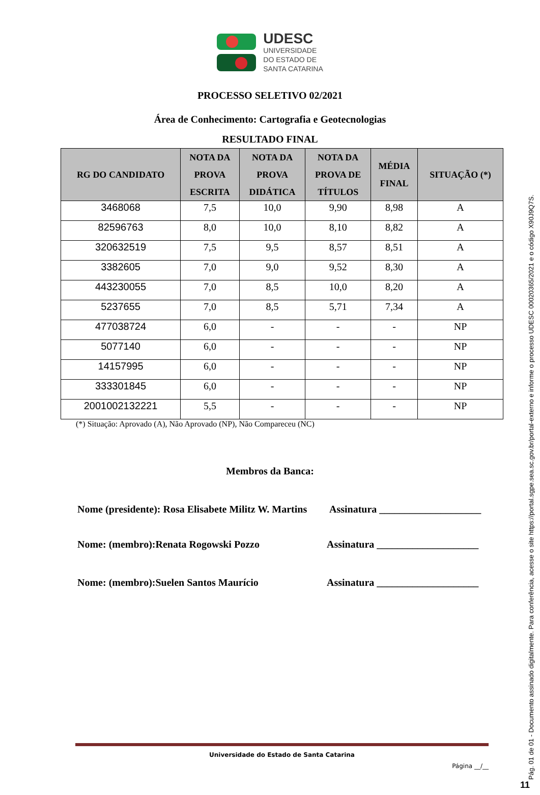UDESC
UNIVERSIDADE
DO ESTADO DE
SANTA CATARINA
PROCESSO SELETIVO 02/2021
Área de Conhecimento: Cartografia e Geotecnologias
RESULTADO FINAL
| RG DO CANDIDATO | NOTA DA PROVA ESCRITA | NOTA DA PROVA DIDÁTICA | NOTA DA PROVA DE TÍTULOS | MÉDIA FINAL | SITUAÇÃO (*) |
| --- | --- | --- | --- | --- | --- |
| 3468068 | 7,5 | 10,0 | 9,90 | 8,98 | A |
| 82596763 | 8,0 | 10,0 | 8,10 | 8,82 | A |
| 320632519 | 7,5 | 9,5 | 8,57 | 8,51 | A |
| 3382605 | 7,0 | 9,0 | 9,52 | 8,30 | A |
| 443230055 | 7,0 | 8,5 | 10,0 | 8,20 | A |
| 5237655 | 7,0 | 8,5 | 5,71 | 7,34 | A |
| 477038724 | 6,0 | - | - | - | NP |
| 5077140 | 6,0 | - | - | - | NP |
| 14157995 | 6,0 | - | - | - | NP |
| 333301845 | 6,0 | - | - | - | NP |
| 2001002132221 | 5,5 | - | - | - | NP |
(*) Situação: Aprovado (A), Não Aprovado (NP), Não Compareceu (NC)
Membros da Banca:
Nome (presidente): Rosa Elisabete Militz W. Martins Assinatura ____________________
Nome: (membro):Renata Rogowski Pozzo Assinatura ____________________
Nome: (membro):Suelen Santos Maurício Assinatura ____________________
Universidade do Estado de Santa Catarina
Página __/__
Pág. 01 de 01 - Documento assinado digitalmente. Para conferência, acesse o site https://portal.sgpe.sea.sc.gov.br/portal-externo e informe o processo UDESC 00020365/2021 e o código X90J9Q7S.
11